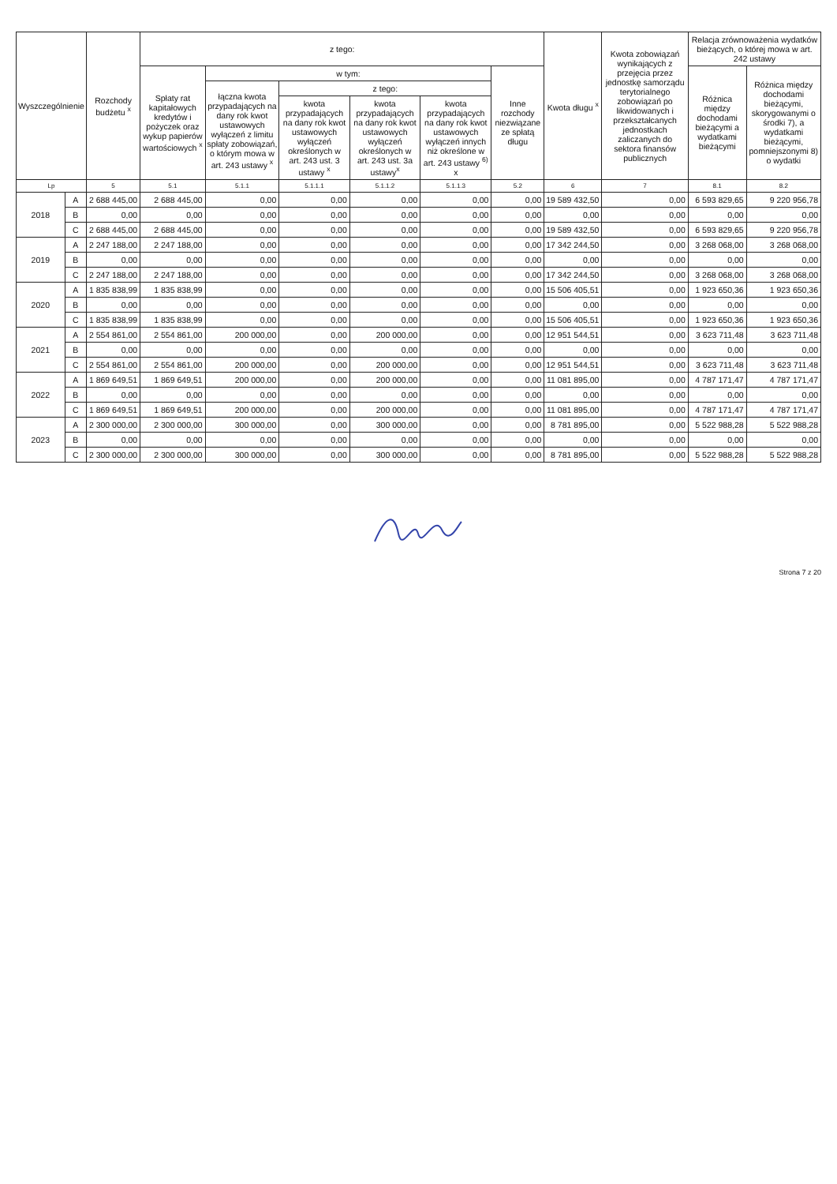| Wyszczególnienie | | Rozchody budżetu <sup>x</sup> | z tego: | | | | | | Kwota długu <sup>x</sup> | Kwota zobowiązań wynikających z przejęcia przez jednostkę samorządu terytorialnego zobowiązań po likwidowanych i przekształcanych jednostkach zaliczanych do sektora finansów publicznych | Relacja zrównoważenia wydatków bieżących, o której mowa w art. 242 ustawy | |
| --- | --- | --- | --- | --- | --- | --- | --- | --- | --- | --- | --- | --- |
| | | | Spłaty rat kapitałowych kredytów i pożyczek oraz wykup papierów wartościowych <sup>x</sup> | w tym: | | | | Inne rozchody niezwiązane ze spłatą długu | | | Różnica między dochodami bieżącymi a wydatkami bieżącymi | Różnica między dochodami bieżącymi, skorygowanymi o środki 7), a wydatkami bieżącymi, pomniejszonymi 8) o wydatki |
| | | | | łączna kwota przypadających na dany rok kwot ustawowych wyłączeń z limitu spłaty zobowiązań, o którym mowa w art. 243 ustawy <sup>x</sup> | z tego: | | | | | | | |
| | | | | | kwota przypadających na dany rok kwot ustawowych wyłączeń określonych w art. 243 ust. 3 ustawy <sup>x</sup> | kwota przypadających na dany rok kwot ustawowych wyłączeń określonych w art. 243 ust. 3a ustawy<sup>x</sup> | kwota przypadających na dany rok kwot ustawowych wyłączeń innych niż określone w art. 243 ustawy <sup>6)</sup> x | | | | | |
| Lp | | 5 | 5.1 | 5.1.1 | 5.1.1.1 | 5.1.1.2 | 5.1.1.3 | 5.2 | 6 | 7 | 8.1 | 8.2 |
| 2018 | A | 2 688 445,00 | 2 688 445,00 | 0,00 | 0,00 | 0,00 | 0,00 | 0,00 | 19 589 432,50 | 0,00 | 6 593 829,65 | 9 220 956,78 |
| | B | 0,00 | 0,00 | 0,00 | 0,00 | 0,00 | 0,00 | 0,00 | 0,00 | 0,00 | 0,00 | 0,00 |
| | C | 2 688 445,00 | 2 688 445,00 | 0,00 | 0,00 | 0,00 | 0,00 | 0,00 | 19 589 432,50 | 0,00 | 6 593 829,65 | 9 220 956,78 |
| 2019 | A | 2 247 188,00 | 2 247 188,00 | 0,00 | 0,00 | 0,00 | 0,00 | 0,00 | 17 342 244,50 | 0,00 | 3 268 068,00 | 3 268 068,00 |
| | B | 0,00 | 0,00 | 0,00 | 0,00 | 0,00 | 0,00 | 0,00 | 0,00 | 0,00 | 0,00 | 0,00 |
| | C | 2 247 188,00 | 2 247 188,00 | 0,00 | 0,00 | 0,00 | 0,00 | 0,00 | 17 342 244,50 | 0,00 | 3 268 068,00 | 3 268 068,00 |
| 2020 | A | 1 835 838,99 | 1 835 838,99 | 0,00 | 0,00 | 0,00 | 0,00 | 0,00 | 15 506 405,51 | 0,00 | 1 923 650,36 | 1 923 650,36 |
| | B | 0,00 | 0,00 | 0,00 | 0,00 | 0,00 | 0,00 | 0,00 | 0,00 | 0,00 | 0,00 | 0,00 |
| | C | 1 835 838,99 | 1 835 838,99 | 0,00 | 0,00 | 0,00 | 0,00 | 0,00 | 15 506 405,51 | 0,00 | 1 923 650,36 | 1 923 650,36 |
| 2021 | A | 2 554 861,00 | 2 554 861,00 | 200 000,00 | 0,00 | 200 000,00 | 0,00 | 0,00 | 12 951 544,51 | 0,00 | 3 623 711,48 | 3 623 711,48 |
| | B | 0,00 | 0,00 | 0,00 | 0,00 | 0,00 | 0,00 | 0,00 | 0,00 | 0,00 | 0,00 | 0,00 |
| | C | 2 554 861,00 | 2 554 861,00 | 200 000,00 | 0,00 | 200 000,00 | 0,00 | 0,00 | 12 951 544,51 | 0,00 | 3 623 711,48 | 3 623 711,48 |
| 2022 | A | 1 869 649,51 | 1 869 649,51 | 200 000,00 | 0,00 | 200 000,00 | 0,00 | 0,00 | 11 081 895,00 | 0,00 | 4 787 171,47 | 4 787 171,47 |
| | B | 0,00 | 0,00 | 0,00 | 0,00 | 0,00 | 0,00 | 0,00 | 0,00 | 0,00 | 0,00 | 0,00 |
| | C | 1 869 649,51 | 1 869 649,51 | 200 000,00 | 0,00 | 200 000,00 | 0,00 | 0,00 | 11 081 895,00 | 0,00 | 4 787 171,47 | 4 787 171,47 |
| 2023 | A | 2 300 000,00 | 2 300 000,00 | 300 000,00 | 0,00 | 300 000,00 | 0,00 | 0,00 | 8 781 895,00 | 0,00 | 5 522 988,28 | 5 522 988,28 |
| | B | 0,00 | 0,00 | 0,00 | 0,00 | 0,00 | 0,00 | 0,00 | 0,00 | 0,00 | 0,00 | 0,00 |
| | C | 2 300 000,00 | 2 300 000,00 | 300 000,00 | 0,00 | 300 000,00 | 0,00 | 0,00 | 8 781 895,00 | 0,00 | 5 522 988,28 | 5 522 988,28 |
Strona 7 z 20